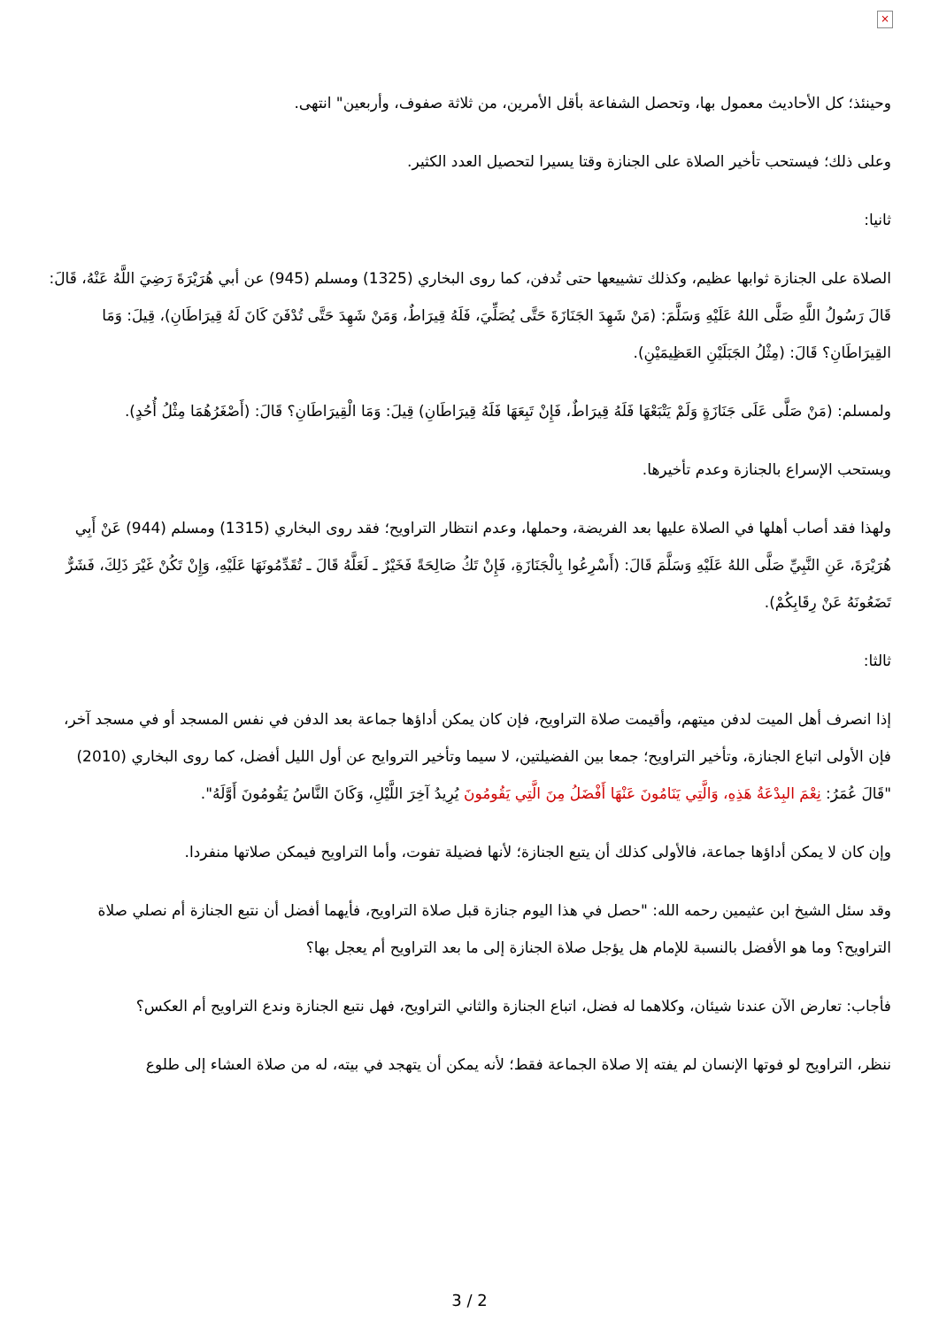×
وحينئذ؛ كل الأحاديث معمول بها، وتحصل الشفاعة بأقل الأمرين، من ثلاثة صفوف، وأربعين" انتهى.
وعلى ذلك؛ فيستحب تأخير الصلاة على الجنازة وقتا يسيرا لتحصيل العدد الكثير.
ثانيا:
الصلاة على الجنازة ثوابها عظيم، وكذلك تشييعها حتى تُدفن، كما روى البخاري (1325) ومسلم (945) عن أبي هُرَيْرَةَ رَضِيَ اللَّهُ عَنْهُ، قَالَ: قَالَ رَسُولُ اللَّهِ صَلَّى اللهُ عَلَيْهِ وَسَلَّمَ: (مَنْ شَهِدَ الجَنَازَةَ حَتَّى يُصَلِّيَ، فَلَهُ قِيرَاطٌ، وَمَنْ شَهِدَ حَتَّى تُدْفَنَ كَانَ لَهُ قِيرَاطَانِ)، قِيلَ: وَمَا القِيرَاطَانِ؟ قَالَ: (مِثْلُ الجَبَلَيْنِ العَظِيمَيْنِ).
ولمسلم: (مَنْ صَلَّى عَلَى جَنَازَةٍ وَلَمْ يَتْبَعْهَا فَلَهُ قِيرَاطٌ، فَإِنْ تَبِعَهَا فَلَهُ قِيرَاطَانِ) قِيلَ: وَمَا الْقِيرَاطَانِ؟ قَالَ: (أَصْغَرُهُمَا مِثْلُ أُحُدٍ).
ويستحب الإسراع بالجنازة وعدم تأخيرها.
ولهذا فقد أصاب أهلها في الصلاة عليها بعد الفريضة، وحملها، وعدم انتظار التراويح؛ فقد روى البخاري (1315) ومسلم (944) عَنْ أَبِي هُرَيْرَةَ، عَنِ النَّبِيِّ صَلَّى اللهُ عَلَيْهِ وَسَلَّمَ قَالَ: (أَسْرِعُوا بِالْجَنَازَةِ، فَإِنْ تَكُ صَالِحَةً فَخَيْرٌ ـ لَعَلَّهُ قَالَ ـ تُقَدِّمُونَهَا عَلَيْهِ، وَإِنْ تَكُنْ غَيْرَ ذَلِكَ، فَشَرٌّ تَضَعُونَهُ عَنْ رِقَابِكُمْ).
ثالثا:
إذا انصرف أهل الميت لدفن ميتهم، وأقيمت صلاة التراويح، فإن كان يمكن أداؤها جماعة بعد الدفن في نفس المسجد أو في مسجد آخر، فإن الأولى اتباع الجنازة، وتأخير التراويح؛ جمعا بين الفضيلتين، لا سيما وتأخير التروايح عن أول الليل أفضل، كما روى البخاري (2010) "قَالَ عُمَرُ: نِعْمَ البِدْعَةُ هَذِهِ، وَالَّتِي يَنَامُونَ عَنْهَا أَفْضَلُ مِنَ الَّتِي يَقُومُونَ يُرِيدُ آخِرَ اللَّيْلِ، وَكَانَ النَّاسُ يَقُومُونَ أَوَّلَهُ".
وإن كان لا يمكن أداؤها جماعة، فالأولى كذلك أن يتبع الجنازة؛ لأنها فضيلة تفوت، وأما التراويح فيمكن صلاتها منفردا.
وقد سئل الشيخ ابن عثيمين رحمه الله: "حصل في هذا اليوم جنازة قبل صلاة التراويح، فأيهما أفضل أن نتبع الجنازة أم نصلي صلاة التراويح؟ وما هو الأفضل بالنسبة للإمام هل يؤجل صلاة الجنازة إلى ما بعد التراويح أم يعجل بها؟
فأجاب: تعارض الآن عندنا شيئان، وكلاهما له فضل، اتباع الجنازة والثاني التراويح، فهل نتبع الجنازة وندع التراويح أم العكس؟
ننظر، التراويح لو فوتها الإنسان لم يفته إلا صلاة الجماعة فقط؛ لأنه يمكن أن يتهجد في بيته، له من صلاة العشاء إلى طلوع
3 / 2